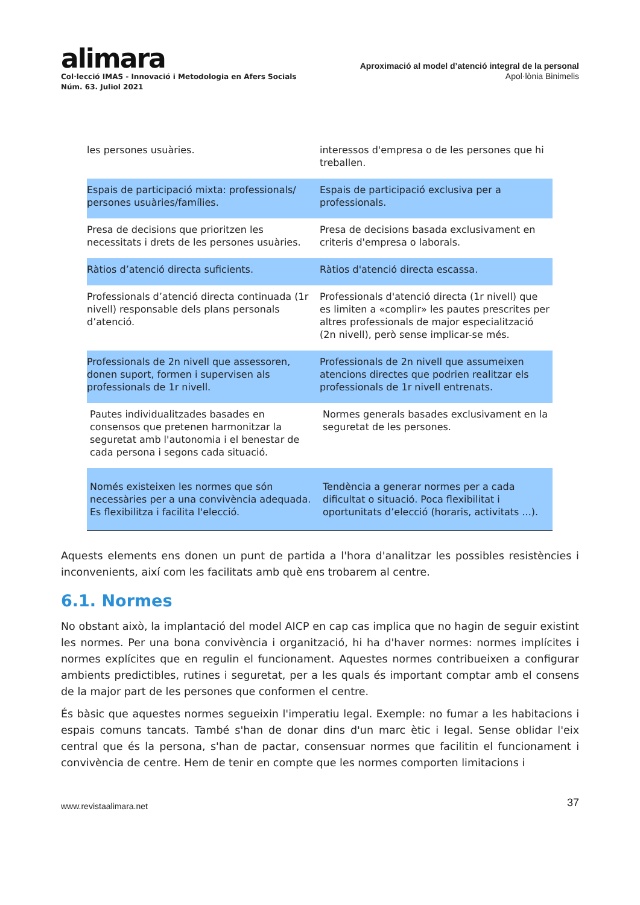alimara
Col·lecció IMAS - Innovació i Metodologia en Afers Socials
Núm. 63. Juliol 2021
Aproximació al model d’atenció integral de la personal
Apol·lònia Binimelis
| les persones usuàries. | interessos d'empresa o de les persones que hi treballen. |
| Espais de participació mixta: professionals/ persones usuàries/famílies. | Espais de participació exclusiva per a professionals. |
| Presa de decisions que prioritzen les necessitats i drets de les persones usuàries. | Presa de decisions basada exclusivament en criteris d'empresa o laborals. |
| Ràtios d’atenció directa suficients. | Ràtios d'atenció directa escassa. |
| Professionals d’atenció directa continuada (1r nivell) responsable dels plans personals d’atenció. | Professionals d'atenció directa (1r nivell) que es limiten a «complir» les pautes prescrites per altres professionals de major especialització (2n nivell), però sense implicar-se més. |
| Professionals de 2n nivell que assessoren, donen suport, formen i supervisen als professionals de 1r nivell. | Professionals de 2n nivell que assumeixen atencions directes que podrien realitzar els professionals de 1r nivell entrenats. |
| Pautes individualitzades basades en consensos que pretenen harmonitzar la seguretat amb l'autonomia i el benestar de cada persona i segons cada situació. | Normes generals basades exclusivament en la seguretat de les persones. |
| Només existeixen les normes que són necessàries per a una convivència adequada. Es flexibilitza i facilita l'elecció. | Tendència a generar normes per a cada dificultat o situació. Poca flexibilitat i oportunitats d’elecció (horaris, activitats ...). |
Aquests elements ens donen un punt de partida a l'hora d'analitzar les possibles resistències i inconvenients, així com les facilitats amb què ens trobarem al centre.
6.1. Normes
No obstant això, la implantació del model AICP en cap cas implica que no hagin de seguir existint les normes. Per una bona convivència i organització, hi ha d'haver normes: normes implícites i normes explícites que en regulin el funcionament. Aquestes normes contribueixen a configurar ambients predictibles, rutines i seguretat, per a les quals és important comptar amb el consens de la major part de les persones que conformen el centre.
És bàsic que aquestes normes segueixin l'imperatiu legal. Exemple: no fumar a les habitacions i espais comuns tancats. També s'han de donar dins d'un marc ètic i legal. Sense oblidar l'eix central que és la persona, s'han de pactar, consensuar normes que facilitin el funcionament i convivència de centre. Hem de tenir en compte que les normes comporten limitacions i
www.revistaalimara.net 37